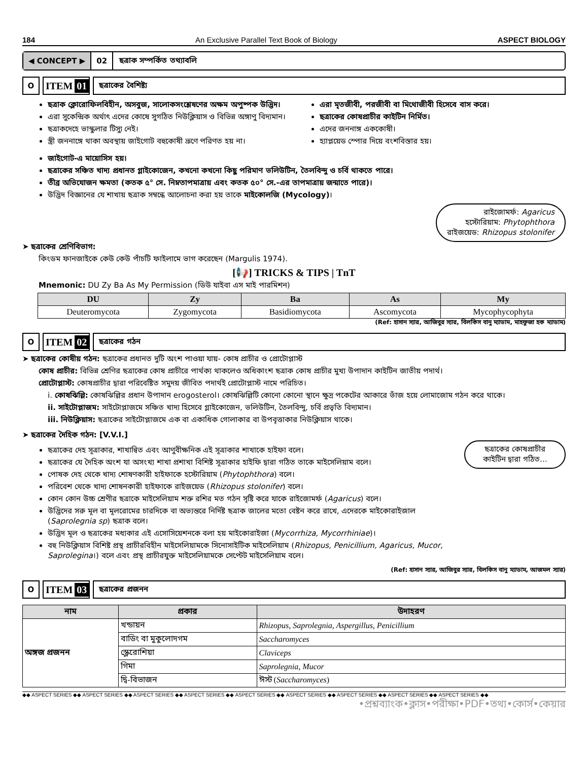184 An Exclusive Parallel Text Book of Biology ASPECT BIOLOGY
◀ CONCEPT ▶ 02
ছত্রাক সম্পর্কিত তথ্যাবলি
O
ITEM 01
ছত্রাকের বৈশিষ্ট্য
ছত্রাক ক্লোরোফিলবিহীন, অসবুজ, সালোকসংশ্লেষণের অক্ষম অপুষ্পক উদ্ভিদ।
এরা সুকেন্দ্রিক অর্থাৎ এদের কোষে সুগঠিত নিউক্লিয়াস ও বিভিন্ন অঙ্গাণু বিদ্যমান।
ছত্রাকদেহে ভাস্কুলার টিস্যু নেই।
স্ত্রী জননাঙ্গে থাকা অবস্থায় জাইগোট বহুকোষী ভ্রূণে পরিণত হয় না।
এরা মৃতজীবী, পরজীবী বা মিথোজীবী হিসেবে বাস করে।
ছত্রাকের কোষপ্রাচীর কাইটিন নির্মিত।
এদের জননাঙ্গ এককোষী।
হ্যাপ্লয়েড স্পোর দিয়ে বংশবিস্তার হয়।
জাইগোট-এ মায়োসিস হয়।
ছত্রাকের সঞ্চিত খাদ্য প্রধানত গ্লাইকোজেন, কখনো কখনো কিছু পরিমাণ ভলিউটিন, তৈলবিন্দু ও চর্বি থাকতে পারে।
তীব্র অভিযোজন ক্ষমতা (কতক ৫° সে. নিম্নতাপমাত্রায় এবং কতক ৫০° সে.-এর তাপমাত্রায় জন্মাতে পারে)।
উদ্ভিদ বিজ্ঞানের যে শাখায় ছত্রাক সম্বন্ধে আলোচনা করা হয় তাকে মাইকোলজি (Mycology)।
রাইজোমর্ফ: Agaricus
হস্টোরিয়াম: Phytophthora
রাইজয়েড: Rhizopus stolonifer
➤ ছত্রাকের শ্রেণিবিভাগ:
কিংডম ফানজাইকে কেউ কেউ পাঁচটি ফাইলামে ভাগ করেছেন (Margulis 1974).
[📢] TRICKS & TIPS | TnT
Mnemonic: DU Zy Ba As My Permission (ডিউ যাইবা এস মাই পারমিশন)
| DU | Zy | Ba | As | My |
| --- | --- | --- | --- | --- |
| Deuteromycota | Zygomycota | Basidiomycota | Ascomycota | Mycophycophyta |
(Ref: হাসান স্যার, আজিবুর স্যার, বিলকিস বানু ম্যাডাম, মাহফুজা হক ম্যাডাম)
O
ITEM 02
ছত্রাকের গঠন
➤ ছত্রাকের কোষীয় গঠন: ছত্রাকের প্রধানত দুটি অংশ পাওয়া যায়- কোষ প্রাচীর ও প্রোটোপ্লাস্ট
কোষ প্রাচীর: বিভিন্ন শ্রেণির ছত্রাকের কোষ প্রাচীরে পার্থক্য থাকলেও অধিকাংশ ছত্রাক কোষ প্রাচীর মুখ্য উপাদান কাইটিন জাতীয় পদার্থ।
প্রোটোপ্লাস্ট: কোষপ্রাচীর দ্বারা পরিবেষ্টিত সমুদয় জীবিত পদার্থই প্রোটোপ্লাস্ট নামে পরিচিত।
i. কোষঝিল্লি: কোষঝিল্লির প্রধান উপাদান erogosterol। কোষঝিল্লিটি কোনো কোনো স্থানে ক্ষুদ্র পকেটের আকারে ভাঁজ হয়ে লোমাজোম গঠন করে থাকে।
ii. সাইটোপ্লাজম: সাইটোপ্লাজমে সঞ্চিত খাদ্য হিসেবে গ্লাইকোজেন, ভলিউটিন, তৈলবিন্দু, চর্বি প্রভৃতি বিদ্যমান।
iii. নিউক্লিয়াস: ছত্রাকের সাইটোপ্লাজমে এক বা একাধিক গোলাকার বা উপবৃত্তাকার নিউক্লিয়াস থাকে।
➤ ছত্রাকের দৈহিক গঠন: [V.V.I.]
ছত্রাকের দেহ সূত্রাকার, শাখান্বিত এবং আণুবীক্ষনিক এই সূত্রাকার শাখাকে হাইফা বলে।
ছত্রাকের যে দৈহিক অংশ যা অসংখ্য শাখা প্রশাখা বিশিষ্ট সূত্রাকার হাইফি দ্বারা গঠিত তাকে মাইসেলিয়াম বলে।
পোষক দেহ থেকে খাদ্য শোষণকারী হাইফাকে হস্টোরিয়াম (Phytophthora) বলে।
পরিবেশ থেকে খাদ্য শোষনকারী হাইফাকে রাইজয়েড (Rhizopus stolonifer) বলে।
কোন কোন উচ্চ শ্রেণীর ছত্রাকে মাইসেলিয়াম শক্ত রশির মত গঠন সৃষ্টি করে যাকে রাইজোমর্ফ (Agaricus) বলে।
উদ্ভিদের সরু মূল বা মূলরোমের চারদিকে বা অভ্যন্তরে নির্দিষ্ট ছত্রাক জালের মতো বেষ্টন করে রাখে, এদেরকে মাইকোরাইজাল (Saprolegnia sp) ছত্রাক বলে।
উদ্ভিদ মূল ও ছত্রাকের মধ্যকার এই এসোসিয়েশনকে বলা হয় মাইকোরাইজা (Mycorrhiza, Mycorrhiniae)।
বহু নিউক্লিয়াস বিশিষ্ট প্রস্থ প্রাচীরবিহীন মাইসেলিয়ামকে সিনোসাইটিক মাইসেলিয়াম (Rhizopus, Penicillium, Agaricus, Mucor, Saprolegina।) বলে এবং প্রস্থ প্রাচীরযুক্ত মাইসেলিয়ামকে সেপ্টেট মাইসেলিয়াম বলে।
ছত্রাকের কোষপ্রাচীর কাইটিন দ্বারা গঠিত...
(Ref: হাসান স্যার, আজিবুর স্যার, বিলকিস বানু ম্যাডাম, আজমল স্যার)
O
ITEM 03
ছত্রাকের প্রজনন
| নাম | প্রকার | উদাহরণ |
| --- | --- | --- |
| অঙ্গজ প্রজনন | খন্ডায়ন | Rhizopus, Saprolegnia, Aspergillus, Penicillium |
| | বাডিং বা মুকুলোদগম | Saccharomyces |
| | স্ক্লেরোশিয়া | Claviceps |
| | গিমা | Saprolegnia, Mucor |
| | দ্বি-বিভাজন | ঈস্ট ( Saccharomyces ) |
◆◆ ASPECT SERIES ◆◆ ASPECT SERIES ◆◆ ASPECT SERIES ◆◆ ASPECT SERIES ◆◆ ASPECT SERIES ◆◆ ASPECT SERIES ◆◆ ASPECT SERIES ◆◆ ASPECT SERIES ◆◆ ASPECT SERIES ◆◆
•প্রশ্নব্যাংক•ক্লাস•পরীক্ষা•PDF•তথ্য•কোর্স•কেয়ার